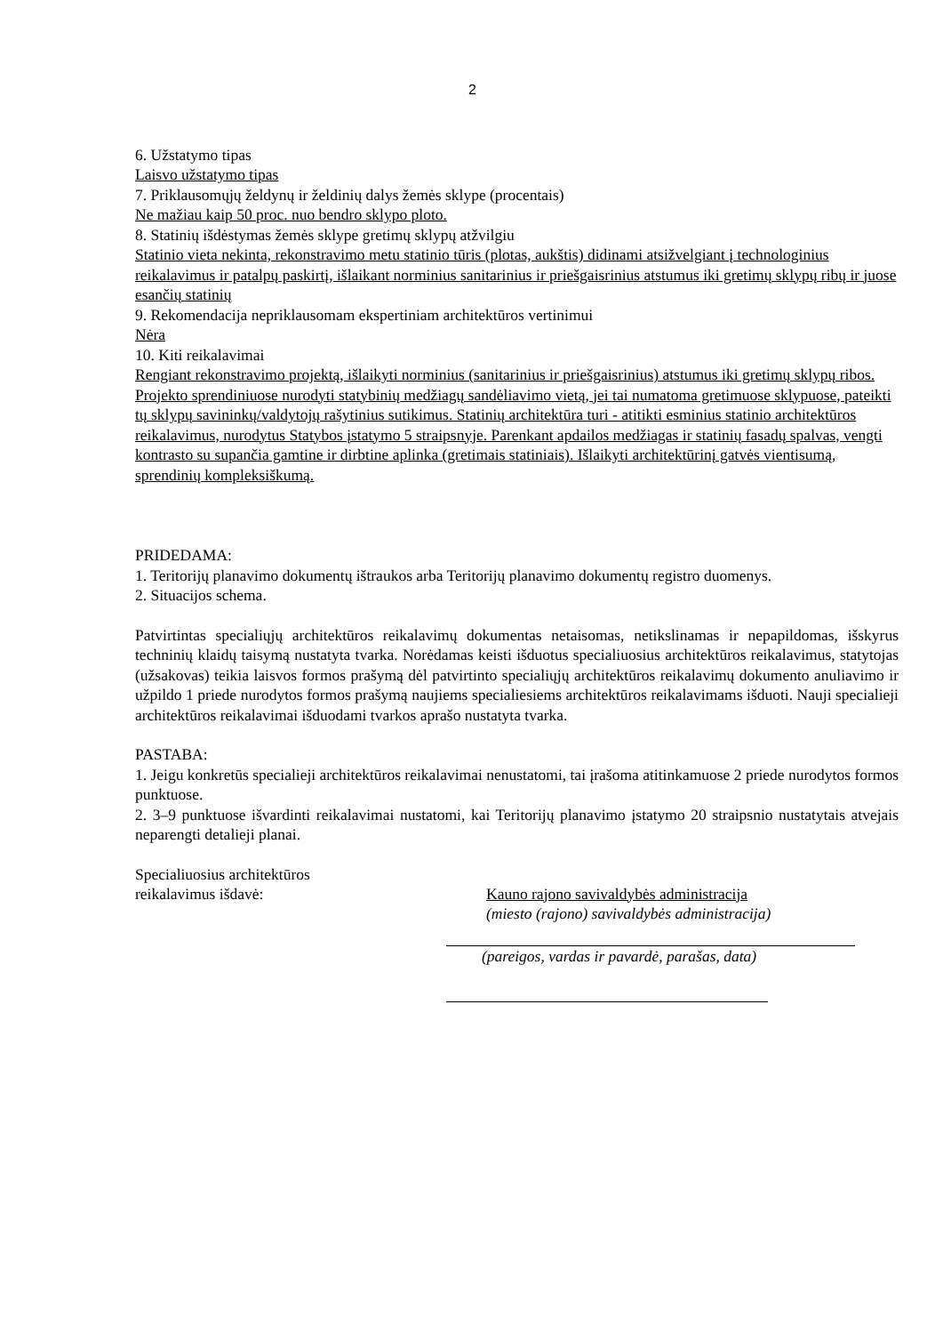2
6. Užstatymo tipas
Laisvo užstatymo tipas
7. Priklausomųjų želdynų ir želdinių dalys žemės sklype (procentais)
Ne mažiau kaip 50 proc. nuo bendro sklypo ploto.
8. Statinių išdėstymas žemės sklype gretimų sklypų atžvilgiu
Statinio vieta nekinta, rekonstravimo metu statinio tūris (plotas, aukštis) didinami atsižvelgiant į technologinius reikalavimus ir patalpų paskirtį, išlaikant norminius sanitarinius ir priešgaisrinius atstumus iki gretimų sklypų ribų ir juose esančių statinių
9. Rekomendacija nepriklausomam ekspertiniam architektūros vertinimui
Nėra
10. Kiti reikalavimai
Rengiant rekonstravimo projektą, išlaikyti norminius (sanitarinius ir priešgaisrinius) atstumus iki gretimų sklypų ribos. Projekto sprendiniuose nurodyti statybinių medžiagų sandėliavimo vietą, jei tai numatoma gretimuose sklypuose, pateikti tų sklypų savininkų/valdytojų rašytinius sutikimus. Statinių architektūra turi - atitikti esminius statinio architektūros reikalavimus, nurodytus Statybos įstatymo 5 straipsnyje. Parenkant apdailos medžiagas ir statinių fasadų spalvas, vengti kontrasto su supančia gamtine ir dirbtine aplinka (gretimais statiniais). Išlaikyti architektūrinį gatvės vientisumą, sprendinių kompleksiškumą.
PRIDEDAMA:
1. Teritorijų planavimo dokumentų ištraukos arba Teritorijų planavimo dokumentų registro duomenys.
2. Situacijos schema.
Patvirtintas specialiųjų architektūros reikalavimų dokumentas netaisomas, netikslinamas ir nepapildomas, išskyrus techninių klaidų taisymą nustatyta tvarka. Norėdamas keisti išduotus specialiuosius architektūros reikalavimus, statytojas (užsakovas) teikia laisvos formos prašymą dėl patvirtinto specialiųjų architektūros reikalavimų dokumento anuliavimo ir užpildo 1 priede nurodytos formos prašymą naujiems specialiesiems architektūros reikalavimams išduoti. Nauji specialieji architektūros reikalavimai išduodami tvarkos aprašo nustatyta tvarka.
PASTABA:
1. Jeigu konkretūs specialieji architektūros reikalavimai nenustatomi, tai įrašoma atitinkamuose 2 priede nurodytos formos punktuose.
2. 3–9 punktuose išvardinti reikalavimai nustatomi, kai Teritorijų planavimo įstatymo 20 straipsnio nustatytais atvejais neparengti detalieji planai.
Specialiuosius architektūros
reikalavimus išdavė:
Kauno rajono savivaldybės administracija
(miesto (rajono) savivaldybės administracija)
(pareigos, vardas ir pavardė, parašas, data)